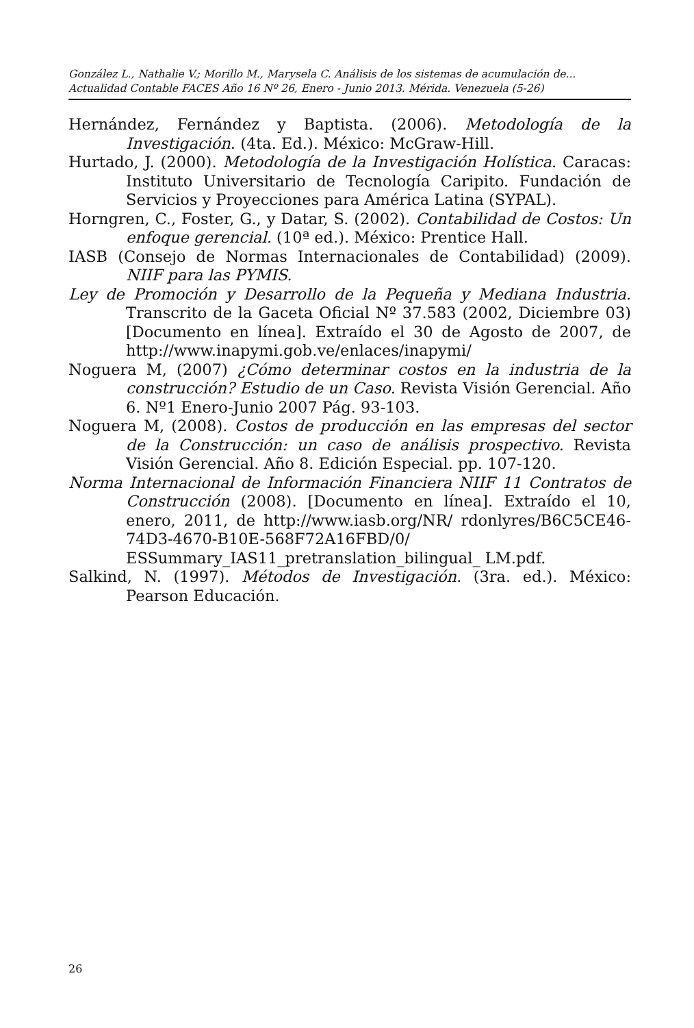González L., Nathalie V.; Morillo M., Marysela C. Análisis de los sistemas de acumulación de...
Actualidad Contable FACES Año 16 Nº 26, Enero - Junio 2013. Mérida. Venezuela (5-26)
Hernández, Fernández y Baptista. (2006). Metodología de la Investigación. (4ta. Ed.). México: McGraw-Hill.
Hurtado, J. (2000). Metodología de la Investigación Holística. Caracas: Instituto Universitario de Tecnología Caripito. Fundación de Servicios y Proyecciones para América Latina (SYPAL).
Horngren, C., Foster, G., y Datar, S. (2002). Contabilidad de Costos: Un enfoque gerencial. (10ª ed.). México: Prentice Hall.
IASB (Consejo de Normas Internacionales de Contabilidad) (2009). NIIF para las PYMIS.
Ley de Promoción y Desarrollo de la Pequeña y Mediana Industria. Transcrito de la Gaceta Oficial Nº 37.583 (2002, Diciembre 03) [Documento en línea]. Extraído el 30 de Agosto de 2007, de http://www.inapymi.gob.ve/enlaces/inapymi/
Noguera M, (2007) ¿Cómo determinar costos en la industria de la construcción? Estudio de un Caso. Revista Visión Gerencial. Año 6. Nº1 Enero-Junio 2007 Pág. 93-103.
Noguera M, (2008). Costos de producción en las empresas del sector de la Construcción: un caso de análisis prospectivo. Revista Visión Gerencial. Año 8. Edición Especial. pp. 107-120.
Norma Internacional de Información Financiera NIIF 11 Contratos de Construcción (2008). [Documento en línea]. Extraído el 10, enero, 2011, de http://www.iasb.org/NR/ rdonlyres/B6C5CE46-74D3-4670-B10E-568F72A16FBD/0/ ESSummary_IAS11_pretranslation_bilingual_ LM.pdf.
Salkind, N. (1997). Métodos de Investigación. (3ra. ed.). México: Pearson Educación.
26